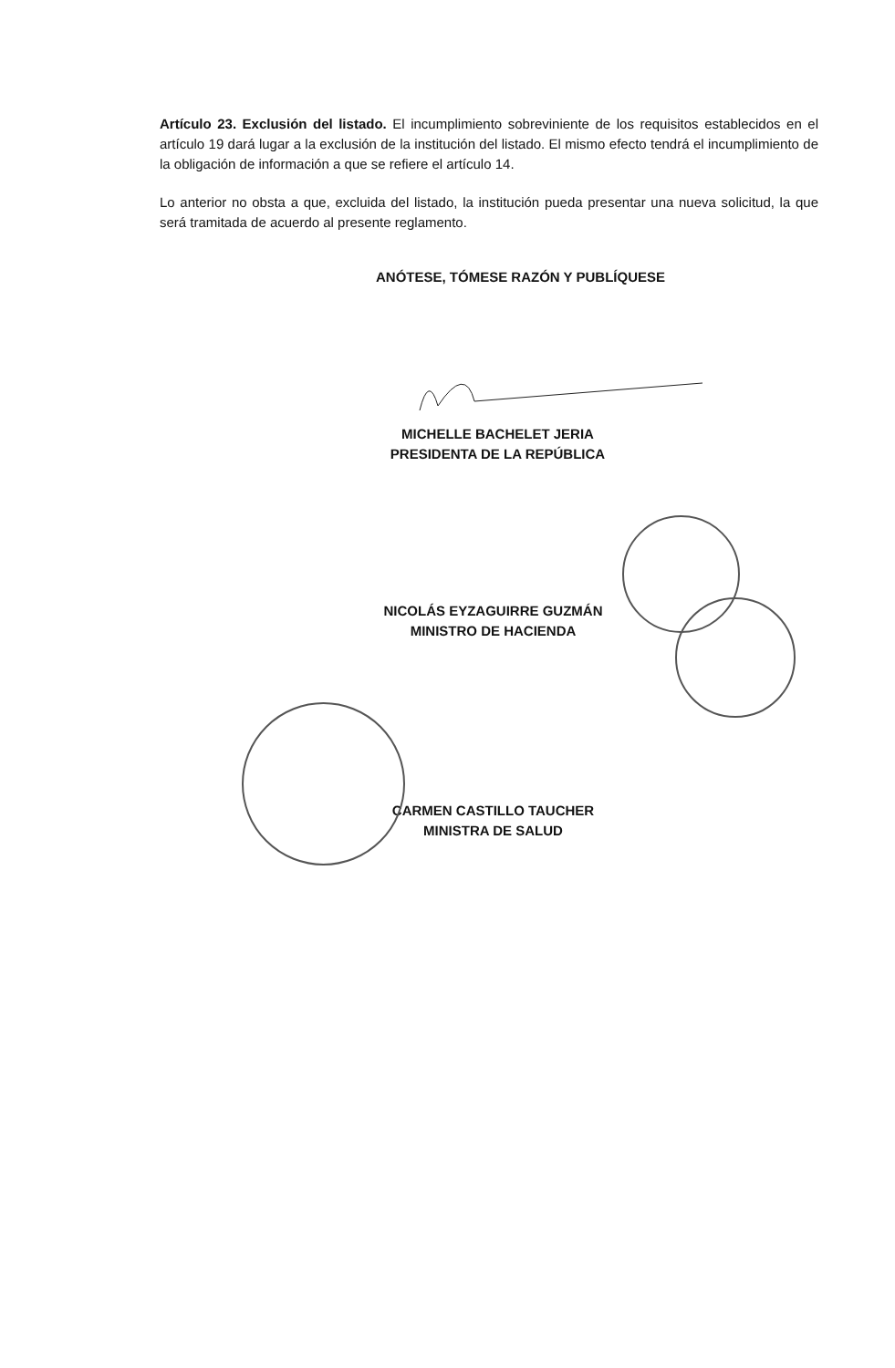Artículo 23. Exclusión del listado. El incumplimiento sobreviniente de los requisitos establecidos en el artículo 19 dará lugar a la exclusión de la institución del listado. El mismo efecto tendrá el incumplimiento de la obligación de información a que se refiere el artículo 14.
Lo anterior no obsta a que, excluida del listado, la institución pueda presentar una nueva solicitud, la que será tramitada de acuerdo al presente reglamento.
ANÓTESE, TÓMESE RAZÓN Y PUBLÍQUESE
MICHELLE BACHELET JERIA
PRESIDENTA DE LA REPÚBLICA
NICOLÁS EYZAGUIRRE GUZMÁN
MINISTRO DE HACIENDA
CARMEN CASTILLO TAUCHER
MINISTRA DE SALUD